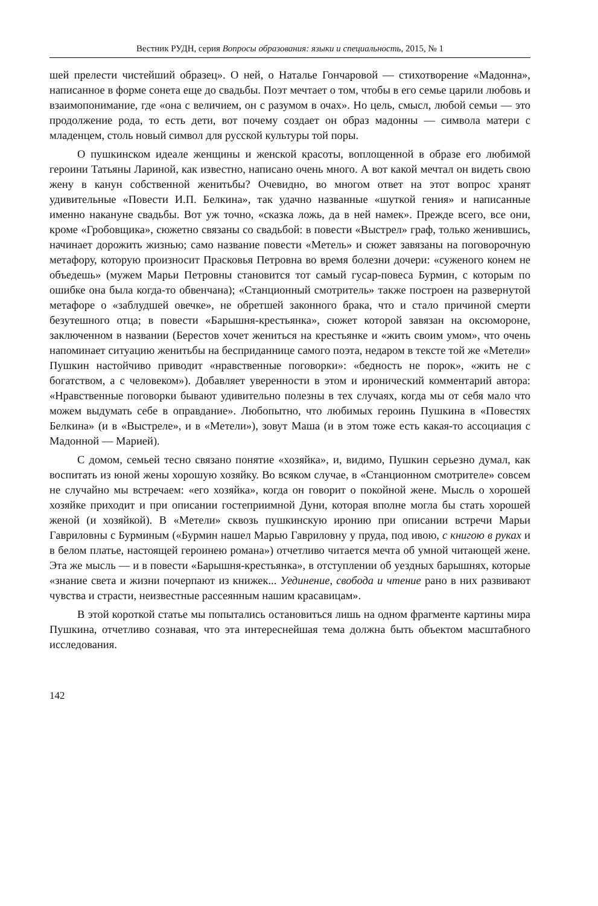Вестник РУДН, серия Вопросы образования: языки и специальность, 2015, № 1
шей прелести чистейший образец». О ней, о Наталье Гончаровой — стихотворение «Мадонна», написанное в форме сонета еще до свадьбы. Поэт мечтает о том, чтобы в его семье царили любовь и взаимопонимание, где «она с величием, он с разумом в очах». Но цель, смысл, любой семьи — это продолжение рода, то есть дети, вот почему создает он образ мадонны — символа матери с младенцем, столь новый символ для русской культуры той поры.
О пушкинском идеале женщины и женской красоты, воплощенной в образе его любимой героини Татьяны Лариной, как известно, написано очень много. А вот какой мечтал он видеть свою жену в канун собственной женитьбы? Очевидно, во многом ответ на этот вопрос хранят удивительные «Повести И.П. Белкина», так удачно названные «шуткой гения» и написанные именно накануне свадьбы. Вот уж точно, «сказка ложь, да в ней намек». Прежде всего, все они, кроме «Гробовщика», сюжетно связаны со свадьбой: в повести «Выстрел» граф, только женившись, начинает дорожить жизнью; само название повести «Метель» и сюжет завязаны на поговорочную метафору, которую произносит Прасковья Петровна во время болезни дочери: «суженого конем не объедешь» (мужем Марьи Петровны становится тот самый гусар-повеса Бурмин, с которым по ошибке она была когда-то обвенчана); «Станционный смотритель» также построен на развернутой метафоре о «заблудшей овечке», не обретшей законного брака, что и стало причиной смерти безутешного отца; в повести «Барышня-крестьянка», сюжет которой завязан на оксюмороне, заключенном в названии (Берестов хочет жениться на крестьянке и «жить своим умом», что очень напоминает ситуацию женитьбы на бесприданнице самого поэта, недаром в тексте той же «Метели» Пушкин настойчиво приводит «нравственные поговорки»: «бедность не порок», «жить не с богатством, а с человеком»). Добавляет уверенности в этом и иронический комментарий автора: «Нравственные поговорки бывают удивительно полезны в тех случаях, когда мы от себя мало что можем выдумать себе в оправдание». Любопытно, что любимых героинь Пушкина в «Повестях Белкина» (и в «Выстреле», и в «Метели»), зовут Маша (и в этом тоже есть какая-то ассоциация с Мадонной — Марией).
С домом, семьей тесно связано понятие «хозяйка», и, видимо, Пушкин серьезно думал, как воспитать из юной жены хорошую хозяйку. Во всяком случае, в «Станционном смотрителе» совсем не случайно мы встречаем: «его хозяйка», когда он говорит о покойной жене. Мысль о хорошей хозяйке приходит и при описании гостеприимной Дуни, которая вполне могла бы стать хорошей женой (и хозяйкой). В «Метели» сквозь пушкинскую иронию при описании встречи Марьи Гавриловны с Бурминым («Бурмин нашел Марью Гавриловну у пруда, под ивою, с книгою в руках и в белом платье, настоящей героинею романа») отчетливо читается мечта об умной читающей жене. Эта же мысль — и в повести «Барышня-крестьянка», в отступлении об уездных барышнях, которые «знание света и жизни почерпают из книжек... Уединение, свобода и чтение рано в них развивают чувства и страсти, неизвестные рассеянным нашим красавицам».
В этой короткой статье мы попытались остановиться лишь на одном фрагменте картины мира Пушкина, отчетливо сознавая, что эта интереснейшая тема должна быть объектом масштабного исследования.
142